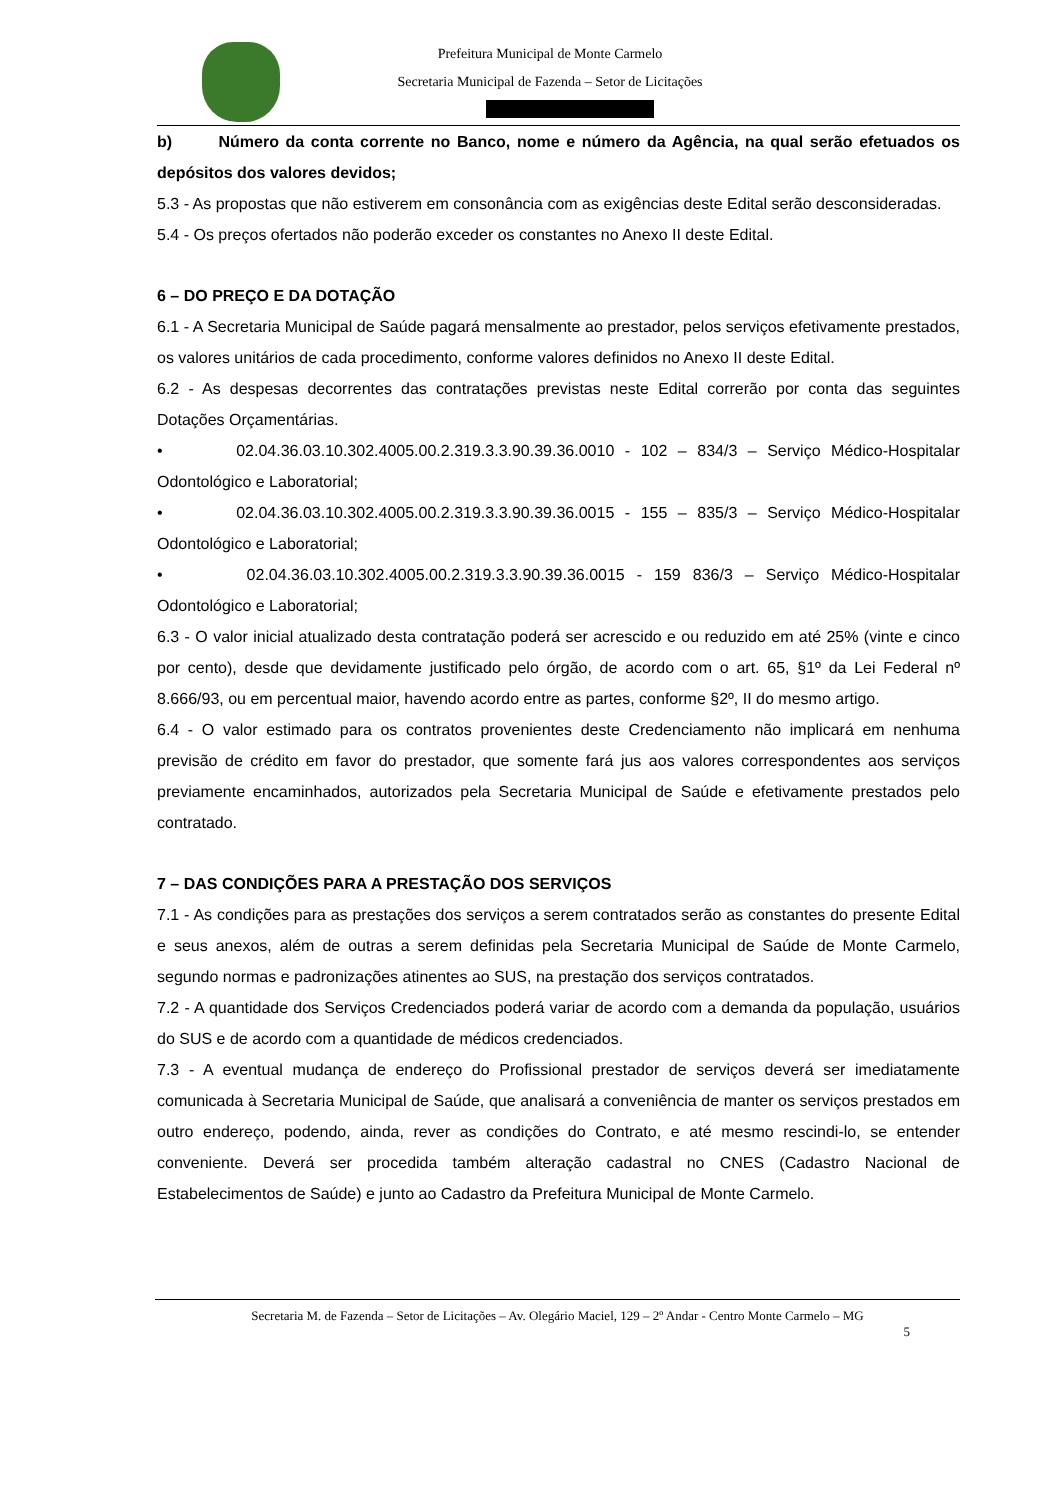Prefeitura Municipal de Monte Carmelo
Secretaria Municipal de Fazenda – Setor de Licitações
b) Número da conta corrente no Banco, nome e número da Agência, na qual serão efetuados os depósitos dos valores devidos;
5.3 - As propostas que não estiverem em consonância com as exigências deste Edital serão desconsideradas.
5.4 - Os preços ofertados não poderão exceder os constantes no Anexo II deste Edital.
6 – DO PREÇO E DA DOTAÇÃO
6.1 - A Secretaria Municipal de Saúde pagará mensalmente ao prestador, pelos serviços efetivamente prestados, os valores unitários de cada procedimento, conforme valores definidos no Anexo II deste Edital.
6.2 - As despesas decorrentes das contratações previstas neste Edital correrão por conta das seguintes Dotações Orçamentárias.
• 02.04.36.03.10.302.4005.00.2.319.3.3.90.39.36.0010 - 102 – 834/3 – Serviço Médico-Hospitalar Odontológico e Laboratorial;
• 02.04.36.03.10.302.4005.00.2.319.3.3.90.39.36.0015 - 155 – 835/3 – Serviço Médico-Hospitalar Odontológico e Laboratorial;
• 02.04.36.03.10.302.4005.00.2.319.3.3.90.39.36.0015 - 159 836/3 – Serviço Médico-Hospitalar Odontológico e Laboratorial;
6.3 - O valor inicial atualizado desta contratação poderá ser acrescido e ou reduzido em até 25% (vinte e cinco por cento), desde que devidamente justificado pelo órgão, de acordo com o art. 65, §1º da Lei Federal nº 8.666/93, ou em percentual maior, havendo acordo entre as partes, conforme §2º, II do mesmo artigo.
6.4 - O valor estimado para os contratos provenientes deste Credenciamento não implicará em nenhuma previsão de crédito em favor do prestador, que somente fará jus aos valores correspondentes aos serviços previamente encaminhados, autorizados pela Secretaria Municipal de Saúde e efetivamente prestados pelo contratado.
7 – DAS CONDIÇÕES PARA A PRESTAÇÃO DOS SERVIÇOS
7.1 - As condições para as prestações dos serviços a serem contratados serão as constantes do presente Edital e seus anexos, além de outras a serem definidas pela Secretaria Municipal de Saúde de Monte Carmelo, segundo normas e padronizações atinentes ao SUS, na prestação dos serviços contratados.
7.2 - A quantidade dos Serviços Credenciados poderá variar de acordo com a demanda da população, usuários do SUS e de acordo com a quantidade de médicos credenciados.
7.3 - A eventual mudança de endereço do Profissional prestador de serviços deverá ser imediatamente comunicada à Secretaria Municipal de Saúde, que analisará a conveniência de manter os serviços prestados em outro endereço, podendo, ainda, rever as condições do Contrato, e até mesmo rescindi-lo, se entender conveniente. Deverá ser procedida também alteração cadastral no CNES (Cadastro Nacional de Estabelecimentos de Saúde) e junto ao Cadastro da Prefeitura Municipal de Monte Carmelo.
Secretaria M. de Fazenda – Setor de Licitações – Av. Olegário Maciel, 129 – 2º Andar - Centro Monte Carmelo – MG
5